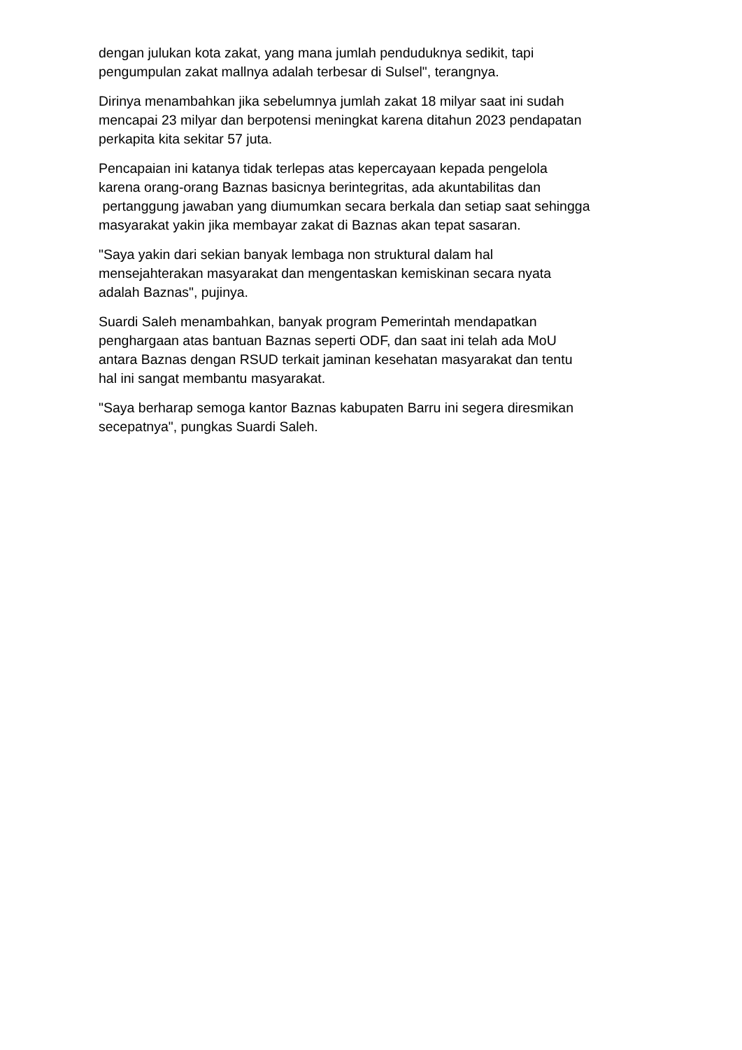dengan julukan kota zakat, yang mana jumlah penduduknya sedikit, tapi
pengumpulan zakat mallnya adalah terbesar di Sulsel", terangnya.
Dirinya menambahkan jika sebelumnya jumlah zakat 18 milyar saat ini sudah
mencapai 23 milyar dan berpotensi meningkat karena ditahun 2023 pendapatan
perkapita kita sekitar 57 juta.
Pencapaian ini katanya tidak terlepas atas kepercayaan kepada pengelola
karena orang-orang Baznas basicnya berintegritas, ada akuntabilitas dan
pertanggung jawaban yang diumumkan secara berkala dan setiap saat sehingga
masyarakat yakin jika membayar zakat di Baznas akan tepat sasaran.
"Saya yakin dari sekian banyak lembaga non struktural dalam hal
mensejahterakan masyarakat dan mengentaskan kemiskinan secara nyata
adalah Baznas", pujinya.
Suardi Saleh menambahkan, banyak program Pemerintah mendapatkan
penghargaan atas bantuan Baznas seperti ODF, dan saat ini telah ada MoU
antara Baznas dengan RSUD terkait jaminan kesehatan masyarakat dan tentu
hal ini sangat membantu masyarakat.
"Saya berharap semoga kantor Baznas kabupaten Barru ini segera diresmikan
secepatnya", pungkas Suardi Saleh.